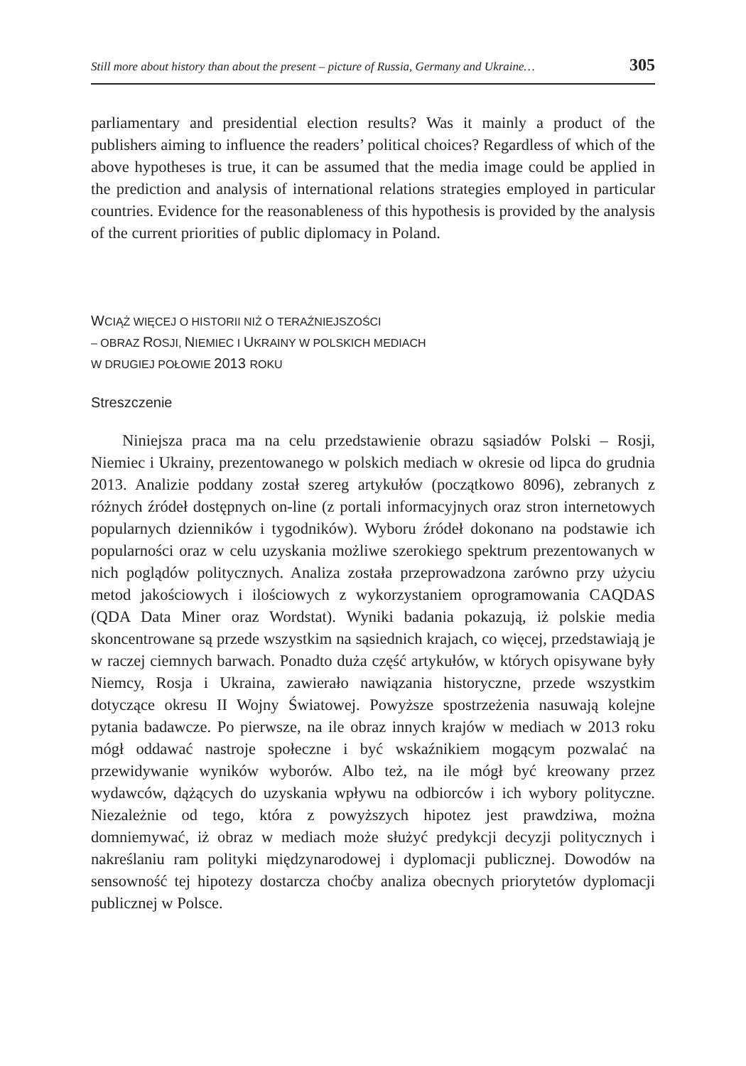Still more about history than about the present – picture of Russia, Germany and Ukraine… 305
parliamentary and presidential election results? Was it mainly a product of the publishers aiming to influence the readers’ political choices? Regardless of which of the above hypotheses is true, it can be assumed that the media image could be applied in the prediction and analysis of international relations strategies employed in particular countries. Evidence for the reasonableness of this hypothesis is provided by the analysis of the current priorities of public diplomacy in Poland.
WCIĄŻ WIĘCEJ O HISTORII NIŻ O TERAŹNIEJSZOŚCI
– OBRAZ ROSJI, NIEMIEC I UKRAINY W POLSKICH MEDIACH
W DRUGIEJ POŁOWIE 2013 ROKU
Streszczenie
Niniejsza praca ma na celu przedstawienie obrazu sąsiadów Polski – Rosji, Niemiec i Ukrainy, prezentowanego w polskich mediach w okresie od lipca do grudnia 2013. Analizie poddany został szereg artykułów (początkowo 8096), zebranych z różnych źródeł dostępnych on-line (z portali informacyjnych oraz stron internetowych popularnych dzienników i tygodników). Wyboru źródeł dokonano na podstawie ich popularności oraz w celu uzyskania możliwe szerokiego spektrum prezentowanych w nich poglądów politycznych. Analiza została przeprowadzona zarówno przy użyciu metod jakościowych i ilościowych z wykorzystaniem oprogramowania CAQDAS (QDA Data Miner oraz Wordstat). Wyniki badania pokazują, iż polskie media skoncentrowane są przede wszystkim na sąsiednich krajach, co więcej, przedstawiają je w raczej ciemnych barwach. Ponadto duża część artykułów, w których opisywane były Niemcy, Rosja i Ukraina, zawierało nawiązania historyczne, przede wszystkim dotyczące okresu II Wojny Światowej. Powyższe spostrzeżenia nasuwają kolejne pytania badawcze. Po pierwsze, na ile obraz innych krajów w mediach w 2013 roku mógł oddawać nastroje społeczne i być wskaźnikiem mogącym pozwalać na przewidywanie wyników wyborów. Albo też, na ile mógł być kreowany przez wydawców, dążących do uzyskania wpływu na odbiorców i ich wybory polityczne. Niezależnie od tego, która z powyższych hipotez jest prawdziwa, można domniemywać, iż obraz w mediach może służyć predykcji decyzji politycznych i nakreślaniu ram polityki międzynarodowej i dyplomacji publicznej. Dowodów na sensowność tej hipotezy dostarcza choćby analiza obecnych priorytetów dyplomacji publicznej w Polsce.